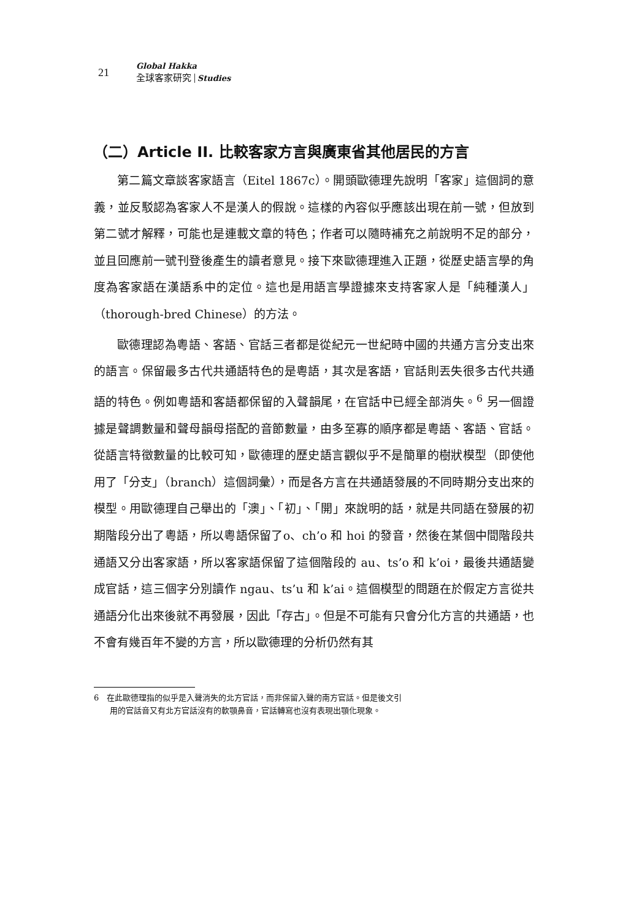21
Global Hakka
全球客家研究 Studies
（二）Article II. 比較客家方言與廣東省其他居民的方言
第二篇文章談客家語言（Eitel 1867c）。開頭歐德理先說明「客家」這個詞的意義，並反駁認為客家人不是漢人的假說。這樣的內容似乎應該出現在前一號，但放到第二號才解釋，可能也是連載文章的特色；作者可以隨時補充之前說明不足的部分，並且回應前一號刊登後產生的讀者意見。接下來歐德理進入正題，從歷史語言學的角度為客家語在漢語系中的定位。這也是用語言學證據來支持客家人是「純種漢人」（thorough-bred Chinese）的方法。
歐德理認為粵語、客語、官話三者都是從紀元一世紀時中國的共通方言分支出來的語言。保留最多古代共通語特色的是粵語，其次是客語，官話則丟失很多古代共通語的特色。例如粵語和客語都保留的入聲韻尾，在官話中已經全部消失。<sup>6</sup> 另一個證據是聲調數量和聲母韻母搭配的音節數量，由多至寡的順序都是粵語、客語、官話。從語言特徵數量的比較可知，歐德理的歷史語言觀似乎不是簡單的樹狀模型（即使他用了「分支」（branch）這個詞彙），而是各方言在共通語發展的不同時期分支出來的模型。用歐德理自己舉出的「澳」、「初」、「開」來說明的話，就是共同語在發展的初期階段分出了粵語，所以粵語保留了o、ch’o 和 hoi 的發音，然後在某個中間階段共通語又分出客家語，所以客家語保留了這個階段的 au、ts’o 和 k’oi，最後共通語變成官話，這三個字分別讀作 ngau、ts’u 和 k’ai。這個模型的問題在於假定方言從共通語分化出來後就不再發展，因此「存古」。但是不可能有只會分化方言的共通語，也不會有幾百年不變的方言，所以歐德理的分析仍然有其
6　在此歐德理指的似乎是入聲消失的北方官話，而非保留入聲的南方官話。但是後文引
　　用的官話音又有北方官話沒有的軟顎鼻音，官話轉寫也沒有表現出顎化現象。